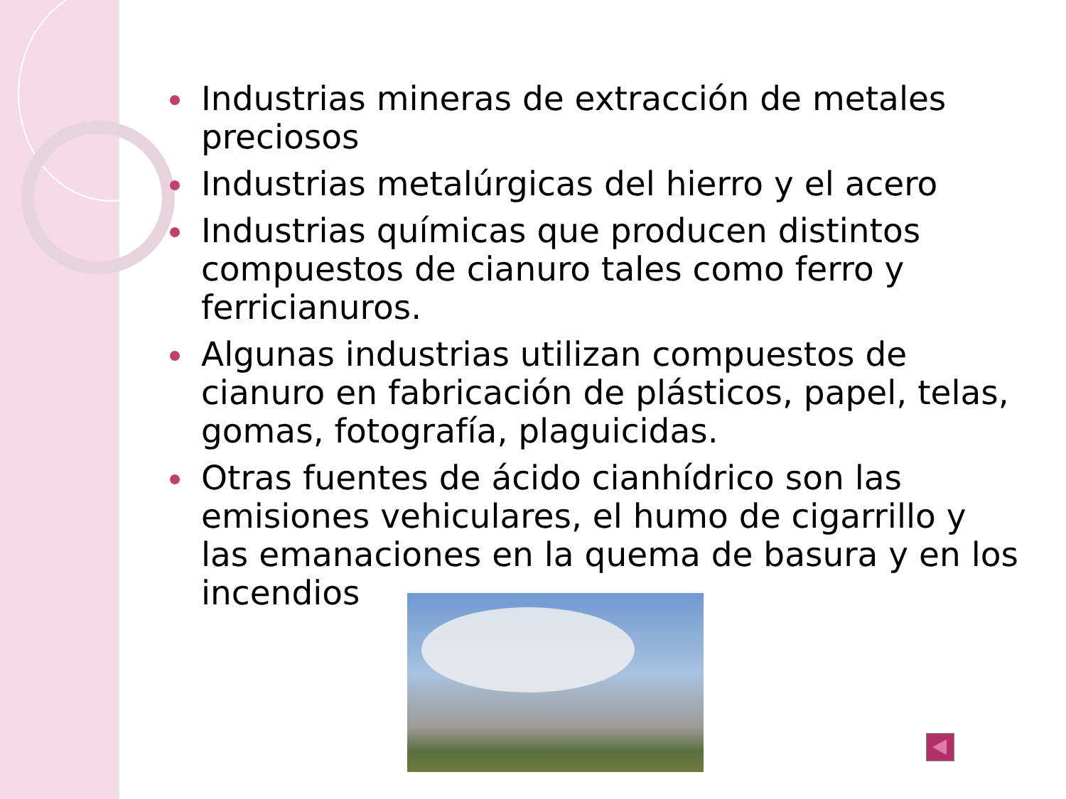Industrias mineras de extracción de metales preciosos
Industrias metalúrgicas del hierro y el acero
Industrias químicas que producen distintos compuestos de cianuro tales como ferro y ferricianuros.
Algunas industrias utilizan compuestos de cianuro en fabricación de plásticos, papel, telas, gomas, fotografía, plaguicidas.
Otras fuentes de ácido cianhídrico son las emisiones vehiculares, el humo de cigarrillo y las emanaciones en la quema de basura y en los incendios